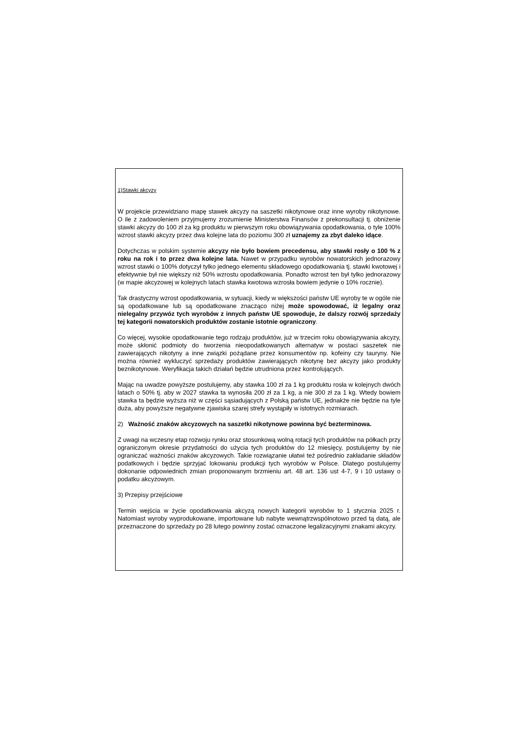1)Stawki akcyzy
W projekcie przewidziano mapę stawek akcyzy na saszetki nikotynowe oraz inne wyroby nikotynowe. O ile z zadowoleniem przyjmujemy zrozumienie Ministerstwa Finansów z prekonsultacji tj. obniżenie stawki akcyzy do 100 zł za kg produktu w pierwszym roku obowiązywania opodatkowania, o tyle 100% wzrost stawki akcyzy przez dwa kolejne lata do poziomu 300 zł uznajemy za zbyt daleko idące.
Dotychczas w polskim systemie akcyzy nie było bowiem precedensu, aby stawki rosły o 100 % z roku na rok i to przez dwa kolejne lata. Nawet w przypadku wyrobów nowatorskich jednorazowy wzrost stawki o 100% dotyczył tylko jednego elementu składowego opodatkowania tj. stawki kwotowej i efektywnie był nie większy niż 50% wzrostu opodatkowania. Ponadto wzrost ten był tylko jednorazowy (w mapie akcyzowej w kolejnych latach stawka kwotowa wzrosła bowiem jedynie o 10% rocznie).
Tak drastyczny wzrost opodatkowania, w sytuacji, kiedy w większości państw UE wyroby te w ogóle nie są opodatkowane lub są opodatkowane znacząco niżej może spowodować, iż legalny oraz nielegalny przywóz tych wyrobów z innych państw UE spowoduje, że dalszy rozwój sprzedaży tej kategorii nowatorskich produktów zostanie istotnie ograniczony.
Co więcej, wysokie opodatkowanie tego rodzaju produktów, już w trzecim roku obowiązywania akcyzy, może skłonić podmioty do tworzenia nieopodatkowanych alternatyw w postaci saszetek nie zawierających nikotyny a inne związki pożądane przez konsumentów np. kofeiny czy tauryny. Nie można również wykluczyć sprzedaży produktów zawierających nikotynę bez akcyzy jako produkty beznikotynowe. Weryfikacja takich działań będzie utrudniona przez kontrolujących.
Mając na uwadze powyższe postulujemy, aby stawka 100 zł za 1 kg produktu rosła w kolejnych dwóch latach o 50% tj. aby w 2027 stawka ta wynosiła 200 zł za 1 kg, a nie 300 zł za 1 kg. Wtedy bowiem stawka ta będzie wyższa niż w części sąsiadujących z Polską państw UE, jednakże nie będzie na tyle duża, aby powyższe negatywne zjawiska szarej strefy wystąpiły w istotnych rozmiarach.
2) Ważność znaków akcyzowych na saszetki nikotynowe powinna być bezterminowa.
Z uwagi na wczesny etap rozwoju rynku oraz stosunkową wolną rotacji tych produktów na półkach przy ograniczonym okresie przydatności do użycia tych produktów do 12 miesięcy, postulujemy by nie ograniczać ważności znaków akcyzowych. Takie rozwiązanie ułatwi też pośrednio zakładanie składów podatkowych i będzie sprzyjać lokowaniu produkcji tych wyrobów w Polsce. Dlatego postulujemy dokonanie odpowiednich zmian proponowanym brzmieniu art. 48 art. 136 ust 4-7, 9 i 10 ustawy o podatku akcyzowym.
3) Przepisy przejściowe
Termin wejścia w życie opodatkowania akcyzą nowych kategorii wyrobów to 1 stycznia 2025 r. Natomiast wyroby wyprodukowane, importowane lub nabyte wewnątrzwspólnotowo przed tą datą, ale przeznaczone do sprzedaży po 28 lutego powinny zostać oznaczone legalizacyjnymi znakami akcyzy.